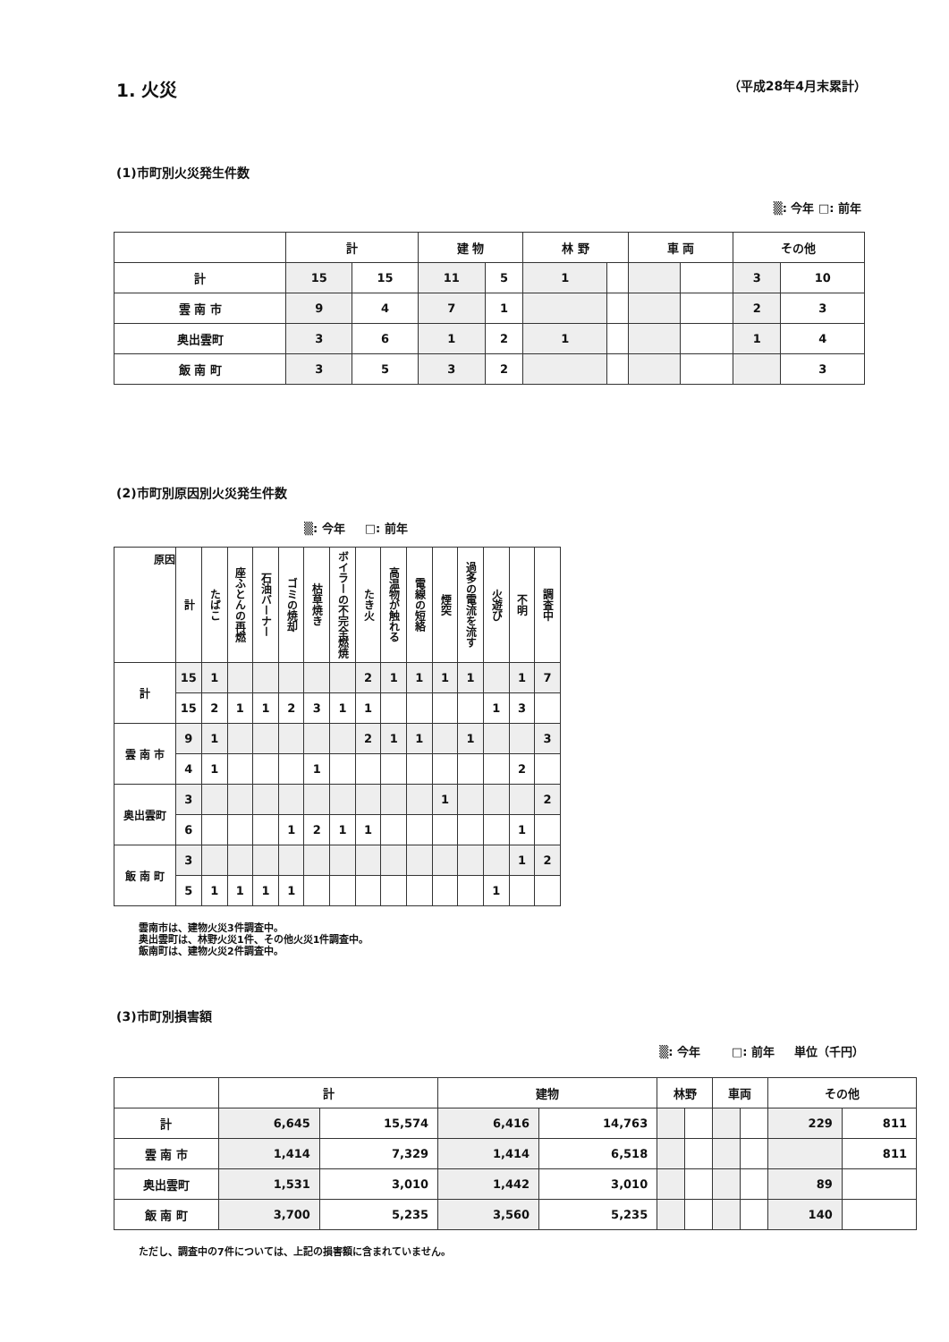1. 火災 （平成28年4月末累計）
(1)市町別火災発生件数
▒: 今年 □: 前年
| | 計 | | 建 物 | | 林 野 | | 車 両 | | その他 | |
| --- | --- | --- | --- | --- | --- | --- | --- | --- | --- | --- |
| 計 | 15 | 15 | 11 | 5 | 1 | | | | 3 | 10 |
| 雲 南 市 | 9 | 4 | 7 | 1 | | | | | 2 | 3 |
| 奥出雲町 | 3 | 6 | 1 | 2 | 1 | | | | 1 | 4 |
| 飯 南 町 | 3 | 5 | 3 | 2 | | | | | | 3 |
(2)市町別原因別火災発生件数
▒: 今年 　 □: 前年
| 原因 | 計 | たばこ | 座ふとんの再燃 | 石油バーナー | ゴミの焼却 | 枯草焼き | ボイラーの不完全燃焼 | たき火 | 高温物が触れる | 電線の短絡 | 煙突 | 過多の電流を流す | 火遊び | 不明 | 調査中 |
| --- | --- | --- | --- | --- | --- | --- | --- | --- | --- | --- | --- | --- | --- | --- | --- |
| 計 | 15 | 1 | | | | | | 2 | 1 | 1 | 1 | 1 | | 1 | 7 |
| | 15 | 2 | 1 | 1 | 2 | 3 | 1 | 1 | | | | | 1 | 3 | |
| 雲 南 市 | 9 | 1 | | | | | | 2 | 1 | 1 | | 1 | | | 3 |
| | 4 | 1 | | | | 1 | | | | | | | | 2 | |
| 奥出雲町 | 3 | | | | | | | | | | 1 | | | | 2 |
| | 6 | | | | 1 | 2 | 1 | 1 | | | | | | 1 | |
| 飯 南 町 | 3 | | | | | | | | | | | | | 1 | 2 |
| | 5 | 1 | 1 | 1 | 1 | | | | | | | | 1 | | |
雲南市は、建物火災3件調査中。
奥出雲町は、林野火災1件、その他火災1件調査中。
飯南町は、建物火災2件調査中。
(3)市町別損害額
▒: 今年 　　 □: 前年 　 単位（千円）
| | 計 | | 建物 | | 林野 | | 車両 | | その他 | |
| --- | --- | --- | --- | --- | --- | --- | --- | --- | --- | --- |
| 計 | 6,645 | 15,574 | 6,416 | 14,763 | | | | | 229 | 811 |
| 雲 南 市 | 1,414 | 7,329 | 1,414 | 6,518 | | | | | | 811 |
| 奥出雲町 | 1,531 | 3,010 | 1,442 | 3,010 | | | | | 89 | |
| 飯 南 町 | 3,700 | 5,235 | 3,560 | 5,235 | | | | | 140 | |
ただし、調査中の7件については、上記の損害額に含まれていません。